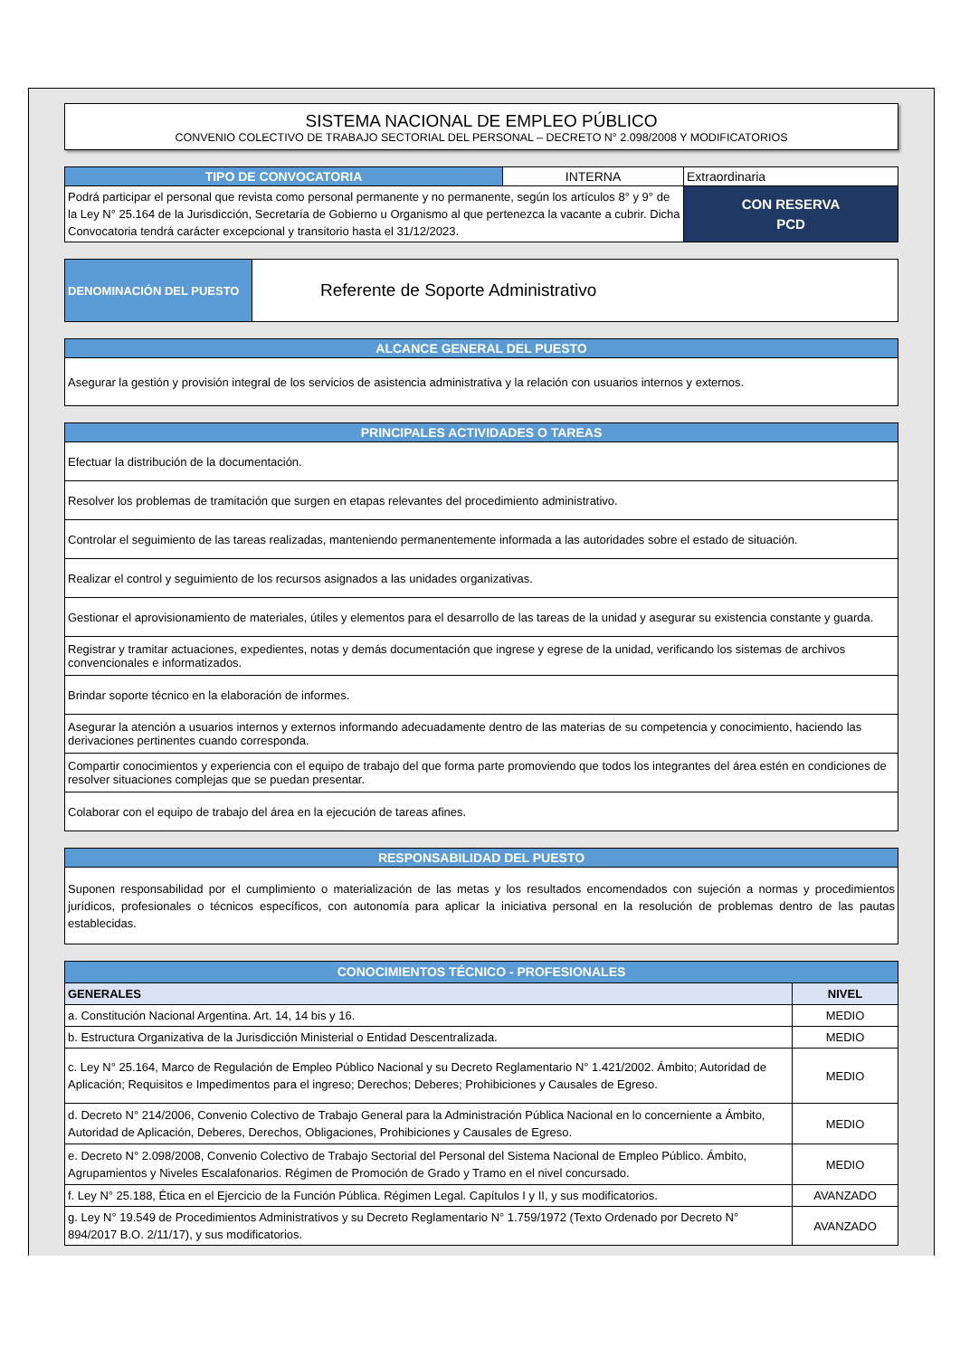SISTEMA NACIONAL DE EMPLEO PÚBLICO
CONVENIO COLECTIVO DE TRABAJO SECTORIAL DEL PERSONAL – DECRETO N° 2.098/2008 Y MODIFICATORIOS
| TIPO DE CONVOCATORIA | INTERNA | Extraordinaria |
| Podrá participar el personal que revista como personal permanente y no permanente, según los artículos 8° y 9° de la Ley N° 25.164 de la Jurisdicción, Secretaría de Gobierno u Organismo al que pertenezca la vacante a cubrir. Dicha Convocatoria tendrá carácter excepcional y transitorio hasta el 31/12/2023. | | CON RESERVA PCD |
| DENOMINACIÓN DEL PUESTO | Referente de Soporte Administrativo |
| ALCANCE GENERAL DEL PUESTO |
| Asegurar la gestión y provisión integral de los servicios de asistencia administrativa y la relación con usuarios internos y externos. |
| PRINCIPALES ACTIVIDADES O TAREAS |
| Efectuar la distribución de la documentación. |
| Resolver los problemas de tramitación que surgen en etapas relevantes del procedimiento administrativo. |
| Controlar el seguimiento de las tareas realizadas, manteniendo permanentemente informada a las autoridades sobre el estado de situación. |
| Realizar el control y seguimiento de los recursos asignados a las unidades organizativas. |
| Gestionar el aprovisionamiento de materiales, útiles y elementos para el desarrollo de las tareas de la unidad y asegurar su existencia constante y guarda. |
| Registrar y tramitar actuaciones, expedientes, notas y demás documentación que ingrese y egrese de la unidad, verificando los sistemas de archivos convencionales e informatizados. |
| Brindar soporte técnico en la elaboración de informes. |
| Asegurar la atención a usuarios internos y externos informando adecuadamente dentro de las materias de su competencia y conocimiento, haciendo las derivaciones pertinentes cuando corresponda. |
| Compartir conocimientos y experiencia con el equipo de trabajo del que forma parte promoviendo que todos los integrantes del área estén en condiciones de resolver situaciones complejas que se puedan presentar. |
| Colaborar con el equipo de trabajo del área en la ejecución de tareas afines. |
| RESPONSABILIDAD DEL PUESTO |
| Suponen responsabilidad por el cumplimiento o materialización de las metas y los resultados encomendados con sujeción a normas y procedimientos jurídicos, profesionales o técnicos específicos, con autonomía para aplicar la iniciativa personal en la resolución de problemas dentro de las pautas establecidas. |
| CONOCIMIENTOS TÉCNICO - PROFESIONALES | |
| GENERALES | NIVEL |
| a. Constitución Nacional Argentina. Art. 14, 14 bis y 16. | MEDIO |
| b. Estructura Organizativa de la Jurisdicción Ministerial o Entidad Descentralizada. | MEDIO |
| c. Ley N° 25.164, Marco de Regulación de Empleo Público Nacional y su Decreto Reglamentario N° 1.421/2002. Ámbito; Autoridad de Aplicación; Requisitos e Impedimentos para el ingreso; Derechos; Deberes; Prohibiciones y Causales de Egreso. | MEDIO |
| d. Decreto N° 214/2006, Convenio Colectivo de Trabajo General para la Administración Pública Nacional en lo concerniente a Ámbito, Autoridad de Aplicación, Deberes, Derechos, Obligaciones, Prohibiciones y Causales de Egreso. | MEDIO |
| e. Decreto N° 2.098/2008, Convenio Colectivo de Trabajo Sectorial del Personal del Sistema Nacional de Empleo Público. Ámbito, Agrupamientos y Niveles Escalafonarios. Régimen de Promoción de Grado y Tramo en el nivel concursado. | MEDIO |
| f. Ley N° 25.188, Ética en el Ejercicio de la Función Pública. Régimen Legal. Capítulos I y II, y sus modificatorios. | AVANZADO |
| g. Ley N° 19.549 de Procedimientos Administrativos y su Decreto Reglamentario N° 1.759/1972 (Texto Ordenado por Decreto N° 894/2017 B.O. 2/11/17), y sus modificatorios. | AVANZADO |